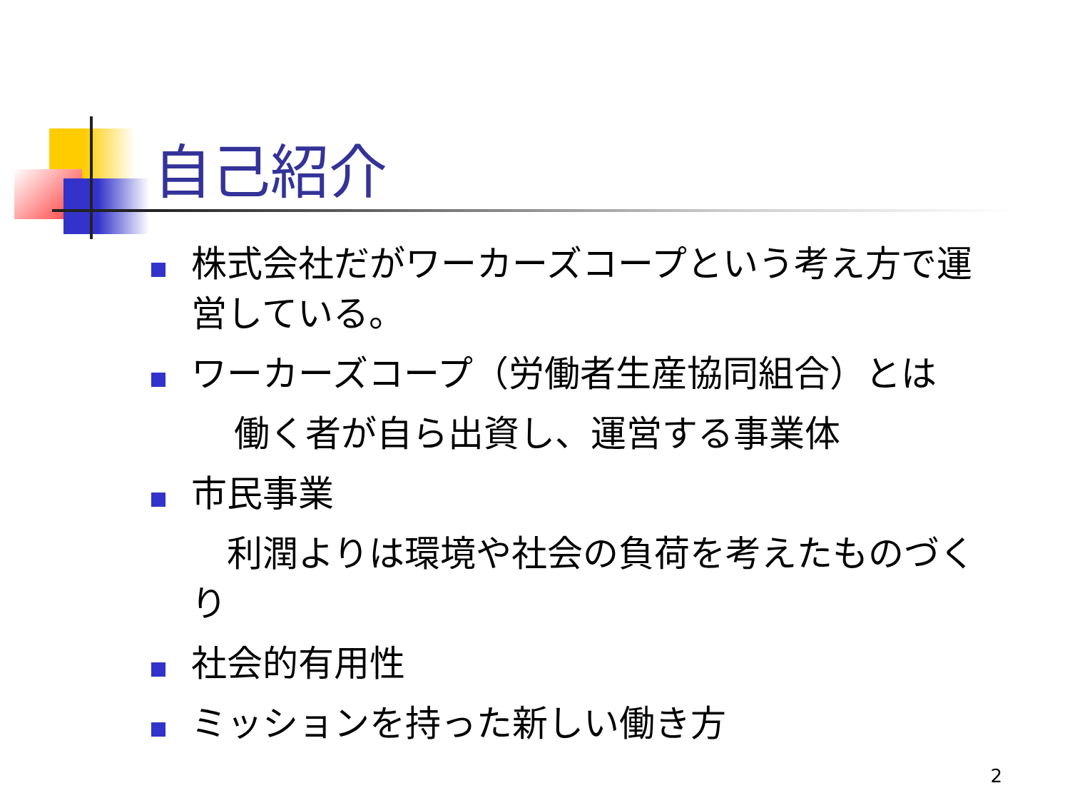自己紹介
株式会社だがワーカーズコープという考え方で運営している。
ワーカーズコープ（労働者生産協同組合）とは
働く者が自ら出資し、運営する事業体
市民事業
　利潤よりは環境や社会の負荷を考えたものづくり
社会的有用性
ミッションを持った新しい働き方
2